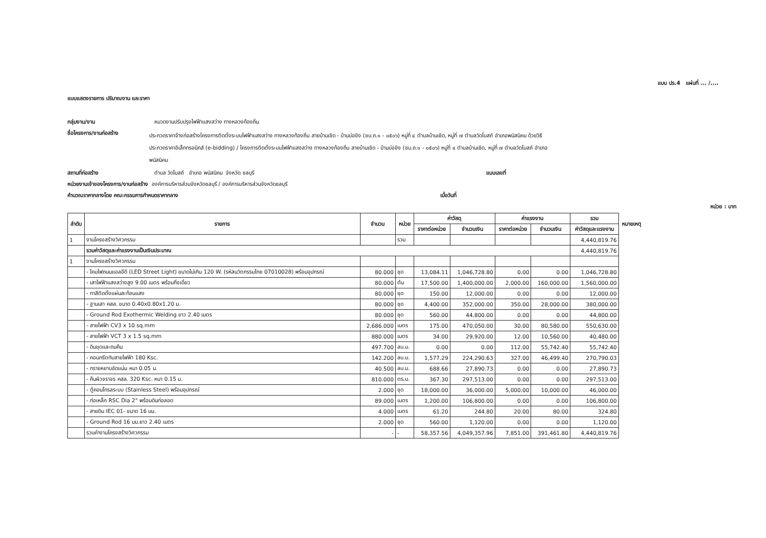แบบ ปร.4 แผ่นที่ ... /....
แบบแสดงรายการ ปริมาณงาน และราคา
กลุ่มงาน/งาน หมวดงานปรับปรุงไฟฟ้าแสงสว่าง ทางหลวงท้องถิ่น
ชื่อโครงการ/งานก่อสร้าง ประกวดราคาจ้างก่อสร้างโครงการติดตั้งระบบไฟฟ้าแสงสว่าง ทางหลวงท้องถิ่น สายบ้านเชิด - บ้านบ่อขิง (ชบ.ถ.๑ - ๐๕๐๖) หมู่ที่ ๔ ตำบลบ้านเชิด, หมู่ที่ ๗ ตำบลวัดโบสถ์ อำเภอพนัสนิคม ด้วยวิธีประกวดราคาอิเล็กทรอนิกส์ (e-bidding) / โครงการติดตั้งระบบไฟฟ้าแสงสว่าง ทางหลวงท้องถิ่น สายบ้านเชิด - บ้านบ่อขิง (ชบ.ถ.๑ - ๐๕๐๖) หมู่ที่ ๔ ตำบลบ้านเชิด, หมู่ที่ ๗ ตำบลวัดโบสถ์ อำเภอพนัสนิคม
สถานที่ก่อสร้าง ตำบล วัดโบสถ์ อำเภอ พนัสนิคม จังหวัด ชลบุรี แบบเลขที่
หน่วยงานเจ้าของโครงการ/งานก่อสร้าง องค์การบริหารส่วนจังหวัดชลบุรี / องค์การบริหารส่วนจังหวัดชลบุรี
คำนวณราคากลางโดย คณะกรรมการกำหนดราคากลาง เมื่อวันที่
หน่วย : บาท
| ลำดับ | รายการ | จำนวน | หน่วย | ค่าวัสดุ | | ค่าแรงงาน | | รวม | หมายเหตุ |
| --- | --- | --- | --- | --- | --- | --- | --- | --- | --- |
| | | | | ราคาต่อหน่วย | จำนวนเงิน | ราคาต่อหน่วย | จำนวนเงิน | ค่าวัสดุและแรงงาน | |
| 1 | งานโครงสร้างวิศวกรรม | | รวม | | | | | 4,440,819.76 | |
| | รวมค่าวัสดุและค่าแรงงานเป็นเงินประมาณ | | | | | | | 4,440,819.76 | |
| 1 | งานโครงสร้างวิศวกรรม | | | | | | | | |
| | - โคมไฟถนนแอลอีดี (LED Street Light) ขนาดไม่เกิน 120 W. (รหัสนวัตกรรมไทย 07010028) พร้อมอุปกรณ์ | 80.000 | ชุด | 13,084.11 | 1,046,728.80 | 0.00 | 0.00 | 1,046,728.80 | |
| | - เสาไฟฟ้าแสงสว่างสูง 9.00 เมตร พร้อมกิ่งเดี่ยว | 80.000 | ต้น | 17,500.00 | 1,400,000.00 | 2,000.00 | 160,000.00 | 1,560,000.00 | |
| | - ทาสีติดตั้งแผ่นสะท้อนแสง | 80.000 | ชุด | 150.00 | 12,000.00 | 0.00 | 0.00 | 12,000.00 | |
| | - ฐานเสา คสล. ขนาด 0.40x0.80x1.20 ม. | 80.000 | ชุด | 4,400.00 | 352,000.00 | 350.00 | 28,000.00 | 380,000.00 | |
| | - Ground Rod Exothermic Welding ยาว 2.40 เมตร | 80.000 | ชุด | 560.00 | 44,800.00 | 0.00 | 0.00 | 44,800.00 | |
| | - สายไฟฟ้า CV3 x 10 sq.mm | 2,686.000 | เมตร | 175.00 | 470,050.00 | 30.00 | 80,580.00 | 550,630.00 | |
| | - สายไฟฟ้า VCT 3 x 1.5 sq.mm | 880.000 | เมตร | 34.00 | 29,920.00 | 12.00 | 10,560.00 | 40,480.00 | |
| | - ดินขุดและถมคืน | 497.700 | ลบ.ม. | 0.00 | 0.00 | 112.00 | 55,742.40 | 55,742.40 | |
| | - คอนกรีตทับสายไฟฟ้า 180 Ksc. | 142.200 | ลบ.ม. | 1,577.29 | 224,290.63 | 327.00 | 46,499.40 | 270,790.03 | |
| | - ทรายหยาบอัดแน่น หนา 0.05 ม. | 40.500 | ลบ.ม. | 688.66 | 27,890.73 | 0.00 | 0.00 | 27,890.73 | |
| | - คืนผิวจราจร คสล. 320 Ksc. หนา 0.15 ม. | 810.000 | ตร.ม. | 367.30 | 297,513.00 | 0.00 | 0.00 | 297,513.00 | |
| | - ตู้คอนโทรลระบบ (Stainless Steel) พร้อมอุปกรณ์ | 2.000 | ชุด | 18,000.00 | 36,000.00 | 5,000.00 | 10,000.00 | 46,000.00 | |
| | - ท่อเหล็ก RSC Dia 2" พร้อมดันท่อลอด | 89.000 | เมตร | 1,200.00 | 106,800.00 | 0.00 | 0.00 | 106,800.00 | |
| | - สายดิน IEC 01- ขนาด 16 มม. | 4.000 | เมตร | 61.20 | 244.80 | 20.00 | 80.00 | 324.80 | |
| | - Ground Rod 16 มม.ยาว 2.40 เมตร | 2.000 | ชุด | 560.00 | 1,120.00 | 0.00 | 0.00 | 1,120.00 | |
| | รวมค่างานโครงสร้างวิศวกรรม | - | - | 58,357.56 | 4,049,357.96 | 7,851.00 | 391,461.80 | 4,440,819.76 | |